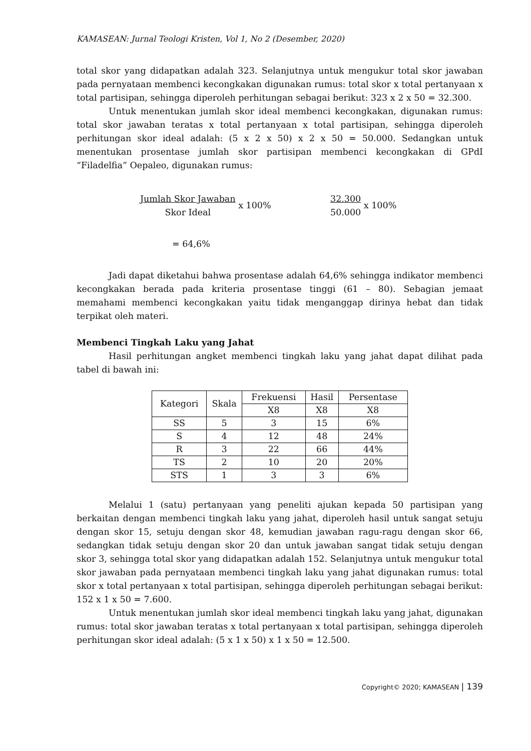KAMASEAN: Jurnal Teologi Kristen, Vol 1, No 2 (Desember, 2020)
total skor yang didapatkan adalah 323. Selanjutnya untuk mengukur total skor jawaban pada pernyataan membenci kecongkakan digunakan rumus: total skor x total pertanyaan x total partisipan, sehingga diperoleh perhitungan sebagai berikut: 323 x 2 x 50 = 32.300.
Untuk menentukan jumlah skor ideal membenci kecongkakan, digunakan rumus: total skor jawaban teratas x total pertanyaan x total partisipan, sehingga diperoleh perhitungan skor ideal adalah: (5 x 2 x 50) x 2 x 50 = 50.000. Sedangkan untuk menentukan prosentase jumlah skor partisipan membenci kecongkakan di GPdI “Filadelfia” Oepaleo, digunakan rumus:
Jumlah Skor Jawaban Skor Ideal x 100%
32.300 50.000 x 100%
= 64,6%
Jadi dapat diketahui bahwa prosentase adalah 64,6% sehingga indikator membenci kecongkakan berada pada kriteria prosentase tinggi (61 – 80). Sebagian jemaat memahami membenci kecongkakan yaitu tidak menganggap dirinya hebat dan tidak terpikat oleh materi.
Membenci Tingkah Laku yang Jahat
Hasil perhitungan angket membenci tingkah laku yang jahat dapat dilihat pada tabel di bawah ini:
| Kategori | Skala | Frekuensi | Hasil | Persentase |
| --- | --- | --- | --- | --- |
| | | X8 | X8 | X8 |
| SS | 5 | 3 | 15 | 6% |
| S | 4 | 12 | 48 | 24% |
| R | 3 | 22 | 66 | 44% |
| TS | 2 | 10 | 20 | 20% |
| STS | 1 | 3 | 3 | 6% |
Melalui 1 (satu) pertanyaan yang peneliti ajukan kepada 50 partisipan yang berkaitan dengan membenci tingkah laku yang jahat, diperoleh hasil untuk sangat setuju dengan skor 15, setuju dengan skor 48, kemudian jawaban ragu-ragu dengan skor 66, sedangkan tidak setuju dengan skor 20 dan untuk jawaban sangat tidak setuju dengan skor 3, sehingga total skor yang didapatkan adalah 152. Selanjutnya untuk mengukur total skor jawaban pada pernyataan membenci tingkah laku yang jahat digunakan rumus: total skor x total pertanyaan x total partisipan, sehingga diperoleh perhitungan sebagai berikut: 152 x 1 x 50 = 7.600.
Untuk menentukan jumlah skor ideal membenci tingkah laku yang jahat, digunakan rumus: total skor jawaban teratas x total pertanyaan x total partisipan, sehingga diperoleh perhitungan skor ideal adalah: (5 x 1 x 50) x 1 x 50 = 12.500.
Copyright© 2020; KAMASEAN | 139